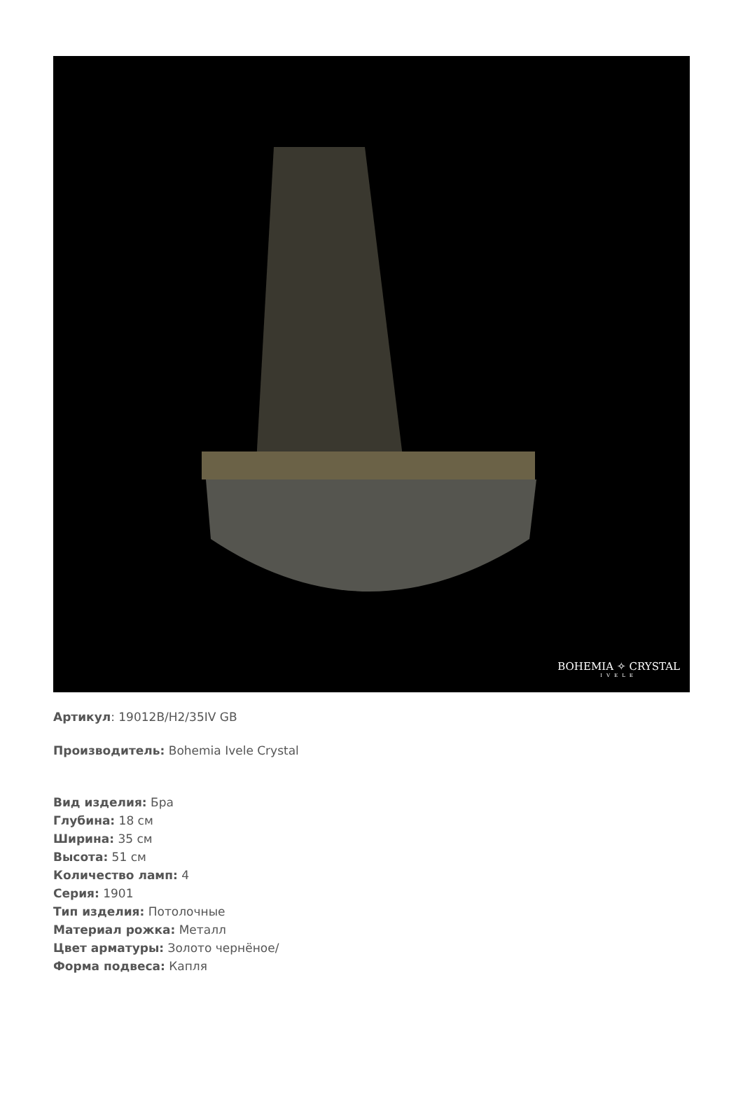BOHEMIA ✧ CRYSTAL
IVELE
Артикул: 19012B/H2/35IV GB
Производитель: Bohemia Ivele Crystal
Вид изделия: Бра
Глубина: 18 см
Ширина: 35 см
Высота: 51 см
Количество ламп: 4
Серия: 1901
Тип изделия: Потолочные
Материал рожка: Металл
Цвет арматуры: Золото чернёное/
Форма подвеса: Капля